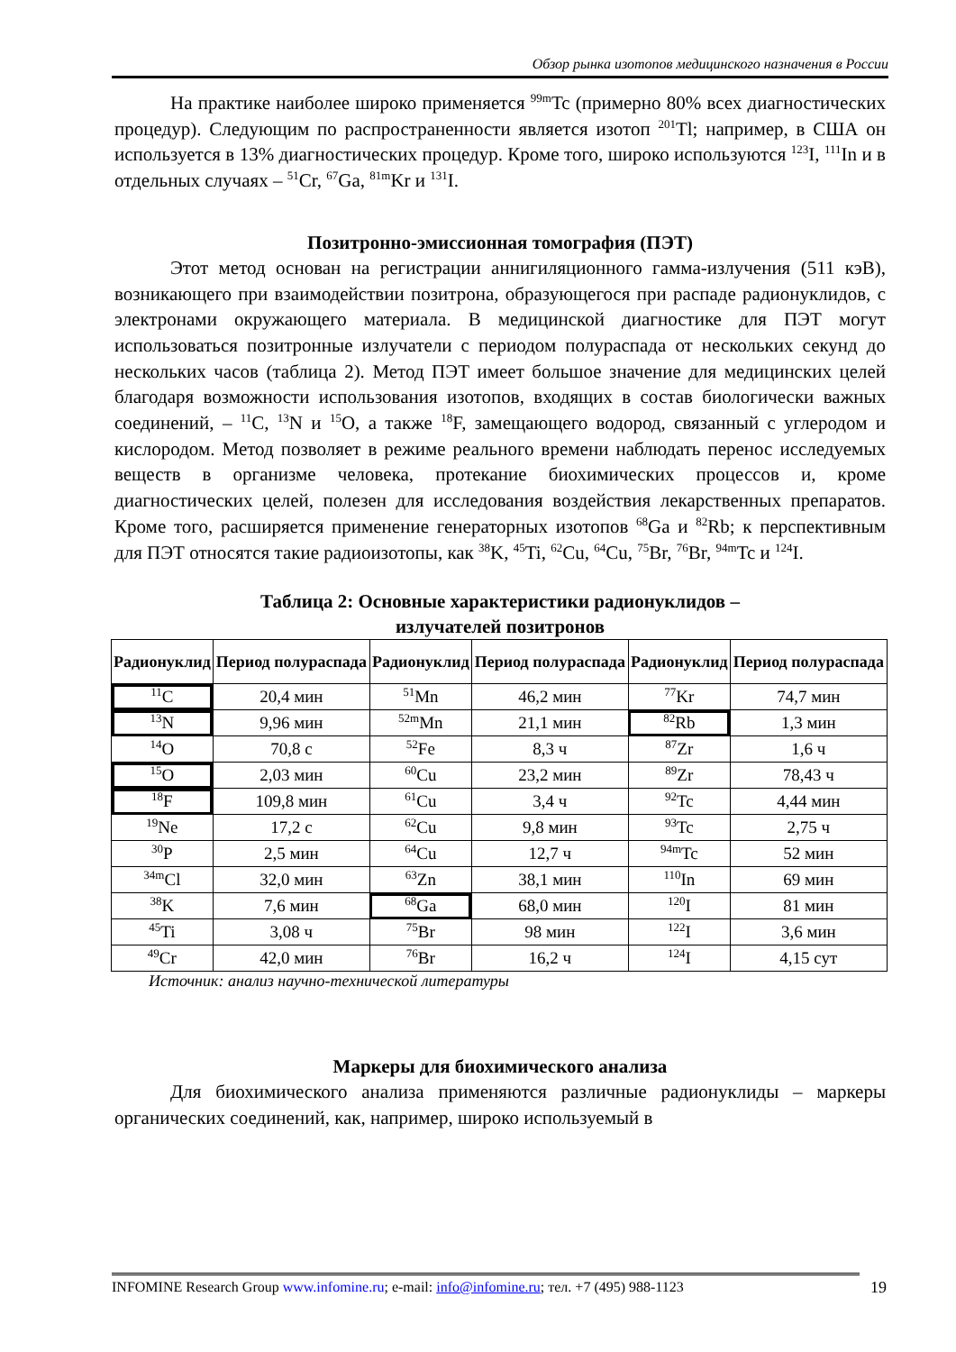Обзор рынка изотопов медицинского назначения в России
На практике наиболее широко применяется <sup>99m</sup>Tc (примерно 80% всех диагностических процедур). Следующим по распространенности является изотоп <sup>201</sup>Tl; например, в США он используется в 13% диагностических процедур. Кроме того, широко используются <sup>123</sup>I, <sup>111</sup>In и в отдельных случаях – <sup>51</sup>Cr, <sup>67</sup>Ga, <sup>81m</sup>Kr и <sup>131</sup>I.
Позитронно-эмиссионная томография (ПЭТ)
Этот метод основан на регистрации аннигиляционного гамма-излучения (511 кэВ), возникающего при взаимодействии позитрона, образующегося при распаде радионуклидов, с электронами окружающего материала. В медицинской диагностике для ПЭТ могут использоваться позитронные излучатели с периодом полураспада от нескольких секунд до нескольких часов (таблица 2). Метод ПЭТ имеет большое значение для медицинских целей благодаря возможности использования изотопов, входящих в состав биологически важных соединений, – <sup>11</sup>C, <sup>13</sup>N и <sup>15</sup>O, а также <sup>18</sup>F, замещающего водород, связанный с углеродом и кислородом. Метод позволяет в режиме реального времени наблюдать перенос исследуемых веществ в организме человека, протекание биохимических процессов и, кроме диагностических целей, полезен для исследования воздействия лекарственных препаратов. Кроме того, расширяется применение генераторных изотопов <sup>68</sup>Ga и <sup>82</sup>Rb; к перспективным для ПЭТ относятся такие радиоизотопы, как <sup>38</sup>K, <sup>45</sup>Ti, <sup>62</sup>Cu, <sup>64</sup>Cu, <sup>75</sup>Br, <sup>76</sup>Br, <sup>94m</sup>Tc и <sup>124</sup>I.
Таблица 2: Основные характеристики радионуклидов –
излучателей позитронов
| Радионуклид | Период полураспада | Радионуклид | Период полураспада | Радионуклид | Период полураспада |
| --- | --- | --- | --- | --- | --- |
| <sup>11</sup>C | 20,4 мин | <sup>51</sup>Mn | 46,2 мин | <sup>77</sup>Kr | 74,7 мин |
| <sup>13</sup>N | 9,96 мин | <sup>52m</sup>Mn | 21,1 мин | <sup>82</sup>Rb | 1,3 мин |
| <sup>14</sup>O | 70,8 с | <sup>52</sup>Fe | 8,3 ч | <sup>87</sup>Zr | 1,6 ч |
| <sup>15</sup>O | 2,03 мин | <sup>60</sup>Cu | 23,2 мин | <sup>89</sup>Zr | 78,43 ч |
| <sup>18</sup>F | 109,8 мин | <sup>61</sup>Cu | 3,4 ч | <sup>92</sup>Tc | 4,44 мин |
| <sup>19</sup>Ne | 17,2 с | <sup>62</sup>Cu | 9,8 мин | <sup>93</sup>Tc | 2,75 ч |
| <sup>30</sup>P | 2,5 мин | <sup>64</sup>Cu | 12,7 ч | <sup>94m</sup>Tc | 52 мин |
| <sup>34m</sup>Cl | 32,0 мин | <sup>63</sup>Zn | 38,1 мин | <sup>110</sup>In | 69 мин |
| <sup>38</sup>K | 7,6 мин | <sup>68</sup>Ga | 68,0 мин | <sup>120</sup>I | 81 мин |
| <sup>45</sup>Ti | 3,08 ч | <sup>75</sup>Br | 98 мин | <sup>122</sup>I | 3,6 мин |
| <sup>49</sup>Cr | 42,0 мин | <sup>76</sup>Br | 16,2 ч | <sup>124</sup>I | 4,15 сут |
Источник: анализ научно-технической литературы
Маркеры для биохимического анализа
Для биохимического анализа применяются различные радионуклиды – маркеры органических соединений, как, например, широко используемый в
INFOMINE Research Group www.infomine.ru; e-mail: info@infomine.ru; тел. +7 (495) 988-1123
19